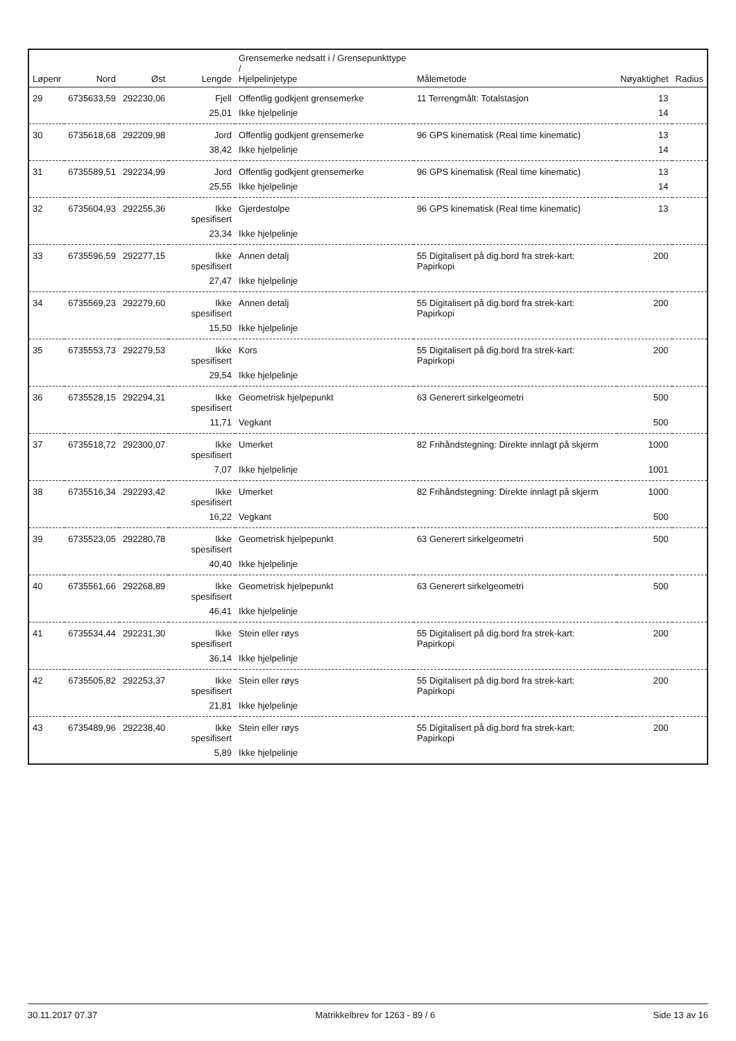| Løpenr | Nord | Øst | Lengde | Grensemerke nedsatt i / Grensepunkttype / Hjelpelinjetype | Målemetode | Nøyaktighet | Radius |
| --- | --- | --- | --- | --- | --- | --- | --- |
| 29 | 6735633,59 | 292230,06 | Fjell | Offentlig godkjent grensemerke | 11 Terrengmålt: Totalstasjon | 13 | |
| | | | 25,01 | Ikke hjelpelinje | | 14 | |
| 30 | 6735618,68 | 292209,98 | Jord | Offentlig godkjent grensemerke | 96 GPS kinematisk (Real time kinematic) | 13 | |
| | | | 38,42 | Ikke hjelpelinje | | 14 | |
| 31 | 6735589,51 | 292234,99 | Jord | Offentlig godkjent grensemerke | 96 GPS kinematisk (Real time kinematic) | 13 | |
| | | | 25,55 | Ikke hjelpelinje | | 14 | |
| 32 | 6735604,93 | 292255,36 | Ikke spesifisert | Gjerdestolpe | 96 GPS kinematisk (Real time kinematic) | 13 | |
| | | | 23,34 | Ikke hjelpelinje | | | |
| 33 | 6735596,59 | 292277,15 | Ikke spesifisert | Annen detalj | 55 Digitalisert på dig.bord fra strek-kart: Papirkopi | 200 | |
| | | | 27,47 | Ikke hjelpelinje | | | |
| 34 | 6735569,23 | 292279,60 | Ikke spesifisert | Annen detalj | 55 Digitalisert på dig.bord fra strek-kart: Papirkopi | 200 | |
| | | | 15,50 | Ikke hjelpelinje | | | |
| 35 | 6735553,73 | 292279,53 | Ikke spesifisert | Kors | 55 Digitalisert på dig.bord fra strek-kart: Papirkopi | 200 | |
| | | | 29,54 | Ikke hjelpelinje | | | |
| 36 | 6735528,15 | 292294,31 | Ikke spesifisert | Geometrisk hjelpepunkt | 63 Generert sirkelgeometri | 500 | |
| | | | 11,71 | Vegkant | | 500 | |
| 37 | 6735518,72 | 292300,07 | Ikke spesifisert | Umerket | 82 Frihåndstegning: Direkte innlagt på skjerm | 1000 | |
| | | | 7,07 | Ikke hjelpelinje | | 1001 | |
| 38 | 6735516,34 | 292293,42 | Ikke spesifisert | Umerket | 82 Frihåndstegning: Direkte innlagt på skjerm | 1000 | |
| | | | 16,22 | Vegkant | | 500 | |
| 39 | 6735523,05 | 292280,78 | Ikke spesifisert | Geometrisk hjelpepunkt | 63 Generert sirkelgeometri | 500 | |
| | | | 40,40 | Ikke hjelpelinje | | | |
| 40 | 6735561,66 | 292268,89 | Ikke spesifisert | Geometrisk hjelpepunkt | 63 Generert sirkelgeometri | 500 | |
| | | | 46,41 | Ikke hjelpelinje | | | |
| 41 | 6735534,44 | 292231,30 | Ikke spesifisert | Stein eller røys | 55 Digitalisert på dig.bord fra strek-kart: Papirkopi | 200 | |
| | | | 36,14 | Ikke hjelpelinje | | | |
| 42 | 6735505,82 | 292253,37 | Ikke spesifisert | Stein eller røys | 55 Digitalisert på dig.bord fra strek-kart: Papirkopi | 200 | |
| | | | 21,81 | Ikke hjelpelinje | | | |
| 43 | 6735489,96 | 292238,40 | Ikke spesifisert | Stein eller røys | 55 Digitalisert på dig.bord fra strek-kart: Papirkopi | 200 | |
| | | | 5,89 | Ikke hjelpelinje | | | |
30.11.2017 07.37 Matrikkelbrev for 1263 - 89 / 6 Side 13 av 16